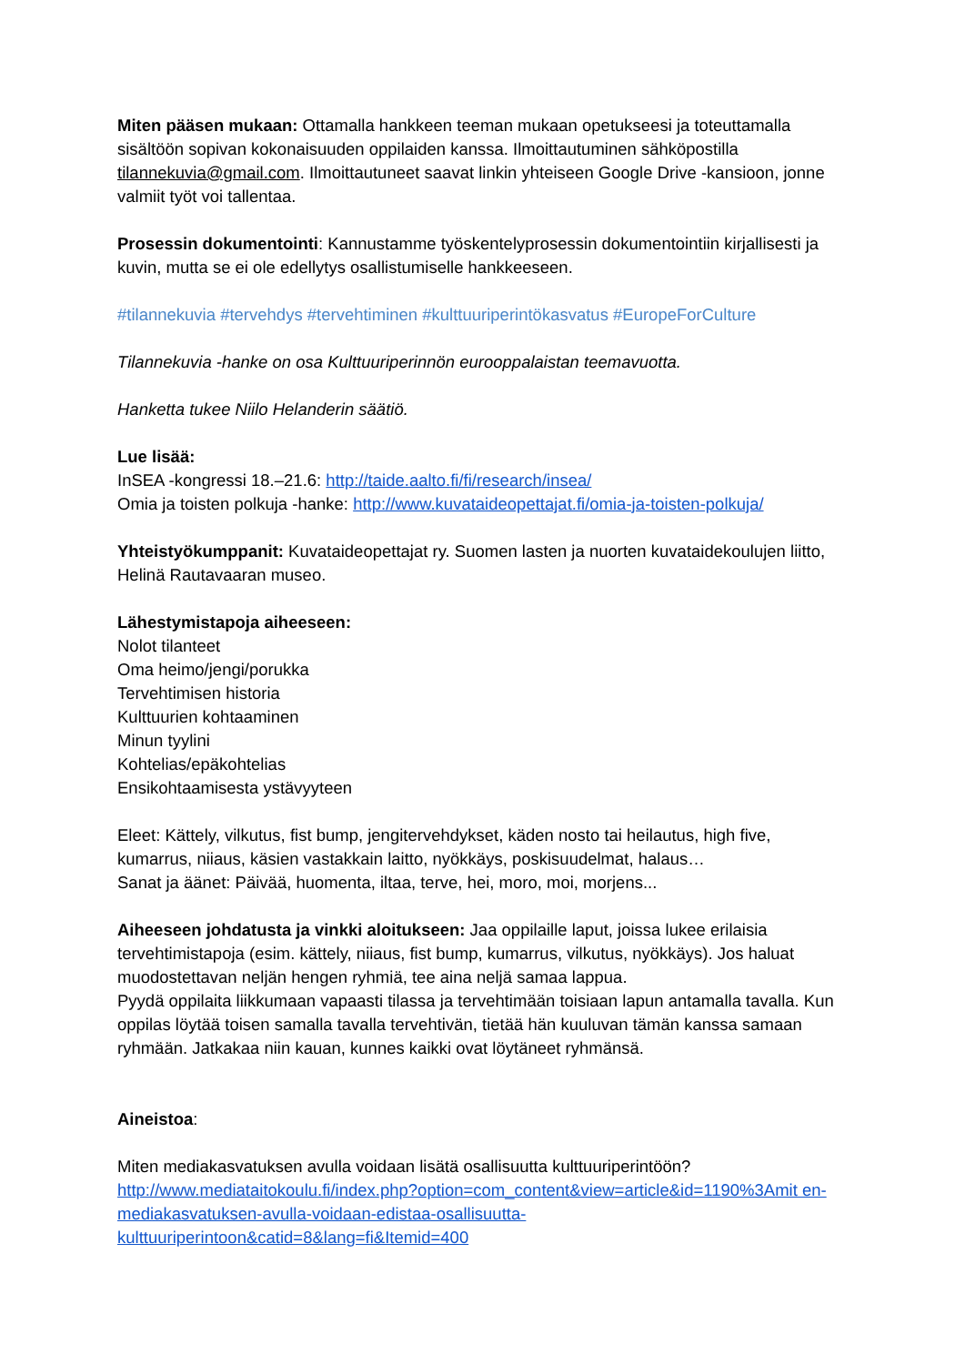Miten pääsen mukaan: Ottamalla hankkeen teeman mukaan opetukseesi ja toteuttamalla sisältöön sopivan kokonaisuuden oppilaiden kanssa. Ilmoittautuminen sähköpostilla tilannekuvia@gmail.com. Ilmoittautuneet saavat linkin yhteiseen Google Drive -kansioon, jonne valmiit työt voi tallentaa.
Prosessin dokumentointi: Kannustamme työskentelyprosessin dokumentointiin kirjallisesti ja kuvin, mutta se ei ole edellytys osallistumiselle hankkeeseen.
#tilannekuvia #tervehdys #tervehtiminen #kulttuuriperintökasvatus #EuropeForCulture
Tilannekuvia -hanke on osa Kulttuuriperinnön eurooppalaistan teemavuotta.
Hanketta tukee Niilo Helanderin säätiö.
Lue lisää:
InSEA -kongressi 18.–21.6: http://taide.aalto.fi/fi/research/insea/
Omia ja toisten polkuja -hanke: http://www.kuvataideopettajat.fi/omia-ja-toisten-polkuja/
Yhteistyökumppanit: Kuvataideopettajat ry. Suomen lasten ja nuorten kuvataidekoulujen liitto, Helinä Rautavaaran museo.
Lähestymistapoja aiheeseen:
Nolot tilanteet
Oma heimo/jengi/porukka
Tervehtimisen historia
Kulttuurien kohtaaminen
Minun tyylini
Kohtelias/epäkohtelias
Ensikohtaamisesta ystävyyteen
Eleet: Kättely, vilkutus, fist bump, jengitervehdykset, käden nosto tai heilautus, high five, kumarrus, niiaus, käsien vastakkain laitto, nyökkäys, poskisuudelmat, halaus…
Sanat ja äänet: Päivää, huomenta, iltaa, terve, hei, moro, moi, morjens...
Aiheeseen johdatusta ja vinkki aloitukseen: Jaa oppilaille laput, joissa lukee erilaisia tervehtimistapoja (esim. kättely, niiaus, fist bump, kumarrus, vilkutus, nyökkäys). Jos haluat muodostettavan neljän hengen ryhmiä, tee aina neljä samaa lappua.
Pyydä oppilaita liikkumaan vapaasti tilassa ja tervehtimään toisiaan lapun antamalla tavalla. Kun oppilas löytää toisen samalla tavalla tervehtivän, tietää hän kuuluvan tämän kanssa samaan ryhmään. Jatkakaa niin kauan, kunnes kaikki ovat löytäneet ryhmänsä.
Aineistoa:
Miten mediakasvatuksen avulla voidaan lisätä osallisuutta kulttuuriperintöön?
http://www.mediataitokoulu.fi/index.php?option=com_content&view=article&id=1190%3Amit en-mediakasvatuksen-avulla-voidaan-edistaa-osallisuutta-kulttuuriperintoon&catid=8&lang=fi&Itemid=400